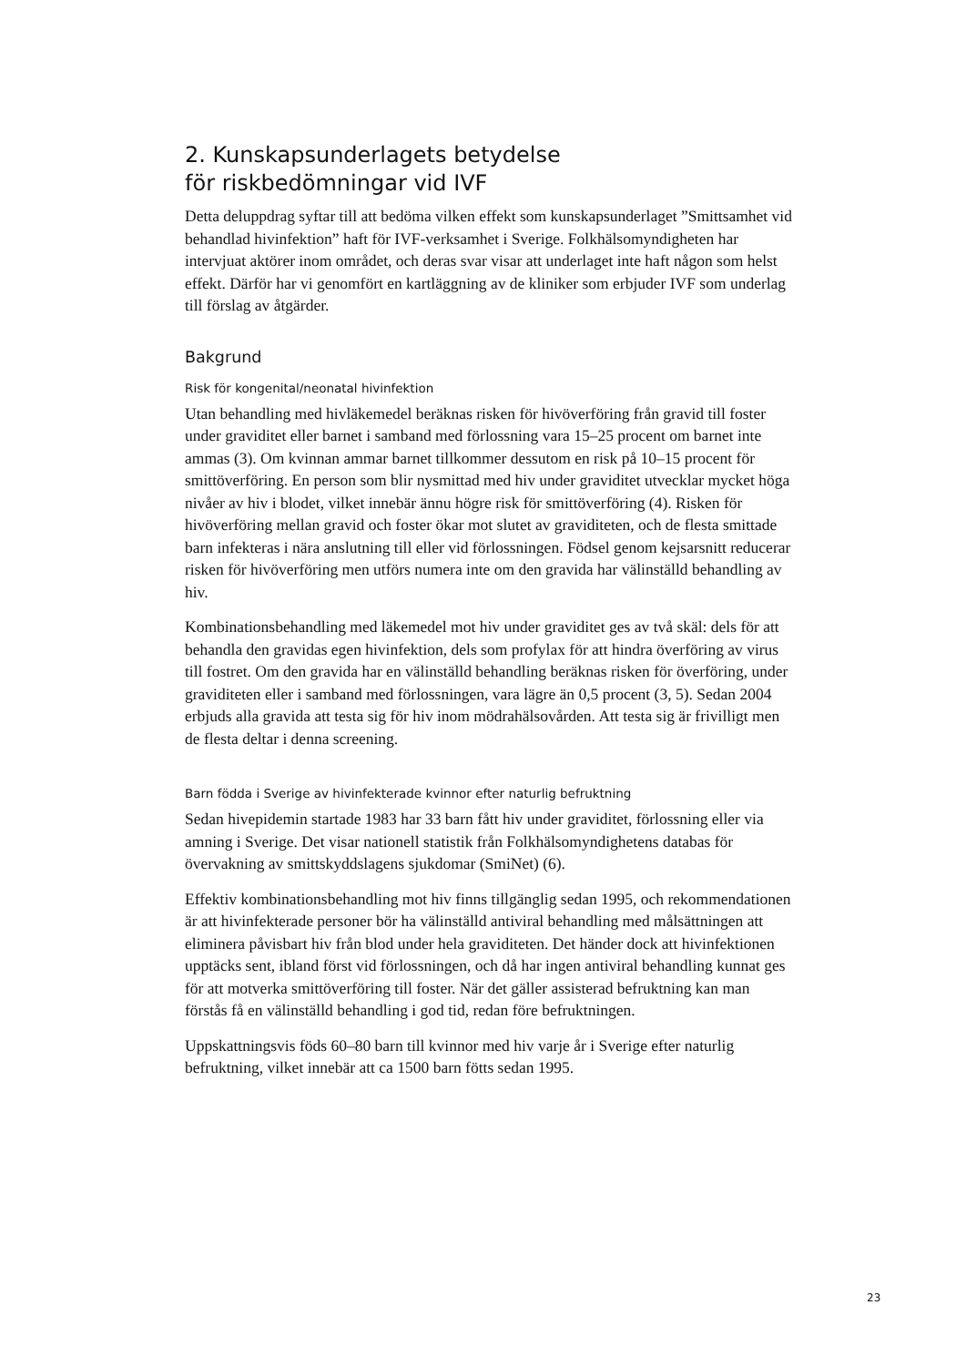2. Kunskapsunderlagets betydelse
för riskbedömningar vid IVF
Detta deluppdrag syftar till att bedöma vilken effekt som kunskapsunderlaget ”Smittsamhet vid behandlad hivinfektion” haft för IVF-verksamhet i Sverige. Folkhälsomyndigheten har intervjuat aktörer inom området, och deras svar visar att underlaget inte haft någon som helst effekt. Därför har vi genomfört en kartläggning av de kliniker som erbjuder IVF som underlag till förslag av åtgärder.
Bakgrund
Risk för kongenital/neonatal hivinfektion
Utan behandling med hivläkemedel beräknas risken för hivöverföring från gravid till foster under graviditet eller barnet i samband med förlossning vara 15–25 procent om barnet inte ammas (3). Om kvinnan ammar barnet tillkommer dessutom en risk på 10–15 procent för smittöverföring. En person som blir nysmittad med hiv under graviditet utvecklar mycket höga nivåer av hiv i blodet, vilket innebär ännu högre risk för smittöverföring (4). Risken för hivöverföring mellan gravid och foster ökar mot slutet av graviditeten, och de flesta smittade barn infekteras i nära anslutning till eller vid förlossningen. Födsel genom kejsarsnitt reducerar risken för hivöverföring men utförs numera inte om den gravida har välinställd behandling av hiv.
Kombinationsbehandling med läkemedel mot hiv under graviditet ges av två skäl: dels för att behandla den gravidas egen hivinfektion, dels som profylax för att hindra överföring av virus till fostret. Om den gravida har en välinställd behandling beräknas risken för överföring, under graviditeten eller i samband med förlossningen, vara lägre än 0,5 procent (3, 5). Sedan 2004 erbjuds alla gravida att testa sig för hiv inom mödrahälsovården. Att testa sig är frivilligt men de flesta deltar i denna screening.
Barn födda i Sverige av hivinfekterade kvinnor efter naturlig befruktning
Sedan hivepidemin startade 1983 har 33 barn fått hiv under graviditet, förlossning eller via amning i Sverige. Det visar nationell statistik från Folkhälsomyndighetens databas för övervakning av smittskyddslagens sjukdomar (SmiNet) (6).
Effektiv kombinationsbehandling mot hiv finns tillgänglig sedan 1995, och rekommendationen är att hivinfekterade personer bör ha välinställd antiviral behandling med målsättningen att eliminera påvisbart hiv från blod under hela graviditeten. Det händer dock att hivinfektionen upptäcks sent, ibland först vid förlossningen, och då har ingen antiviral behandling kunnat ges för att motverka smittöverföring till foster. När det gäller assisterad befruktning kan man förstås få en välinställd behandling i god tid, redan före befruktningen.
Uppskattningsvis föds 60–80 barn till kvinnor med hiv varje år i Sverige efter naturlig befruktning, vilket innebär att ca 1500 barn fötts sedan 1995.
23